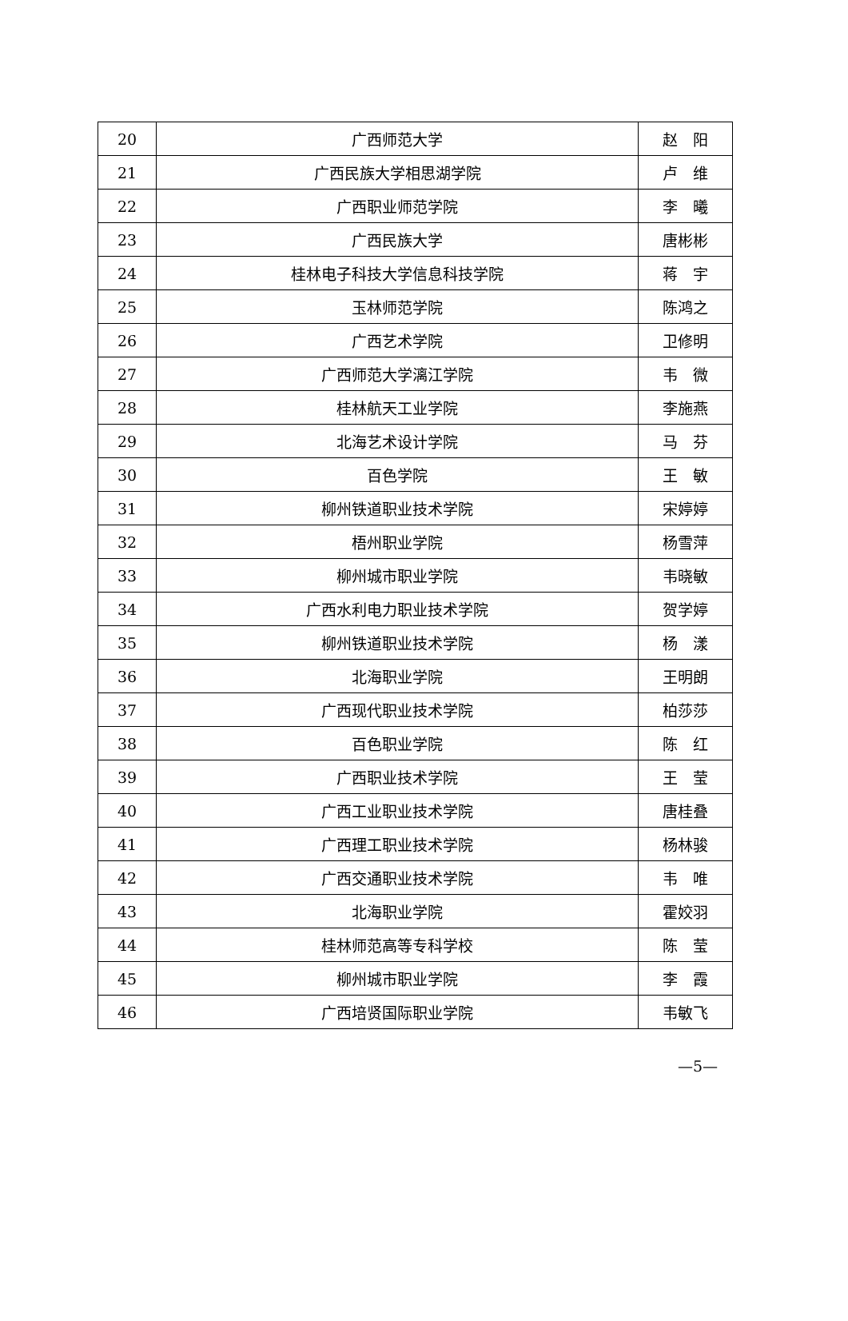| 20 | 广西师范大学 | 赵 阳 |
| 21 | 广西民族大学相思湖学院 | 卢 维 |
| 22 | 广西职业师范学院 | 李 曦 |
| 23 | 广西民族大学 | 唐彬彬 |
| 24 | 桂林电子科技大学信息科技学院 | 蒋 宇 |
| 25 | 玉林师范学院 | 陈鸿之 |
| 26 | 广西艺术学院 | 卫修明 |
| 27 | 广西师范大学漓江学院 | 韦 微 |
| 28 | 桂林航天工业学院 | 李施燕 |
| 29 | 北海艺术设计学院 | 马 芬 |
| 30 | 百色学院 | 王 敏 |
| 31 | 柳州铁道职业技术学院 | 宋婷婷 |
| 32 | 梧州职业学院 | 杨雪萍 |
| 33 | 柳州城市职业学院 | 韦晓敏 |
| 34 | 广西水利电力职业技术学院 | 贺学婷 |
| 35 | 柳州铁道职业技术学院 | 杨 漾 |
| 36 | 北海职业学院 | 王明朗 |
| 37 | 广西现代职业技术学院 | 柏莎莎 |
| 38 | 百色职业学院 | 陈 红 |
| 39 | 广西职业技术学院 | 王 莹 |
| 40 | 广西工业职业技术学院 | 唐桂叠 |
| 41 | 广西理工职业技术学院 | 杨林骏 |
| 42 | 广西交通职业技术学院 | 韦 唯 |
| 43 | 北海职业学院 | 霍姣羽 |
| 44 | 桂林师范高等专科学校 | 陈 莹 |
| 45 | 柳州城市职业学院 | 李 霞 |
| 46 | 广西培贤国际职业学院 | 韦敏飞 |
—5—